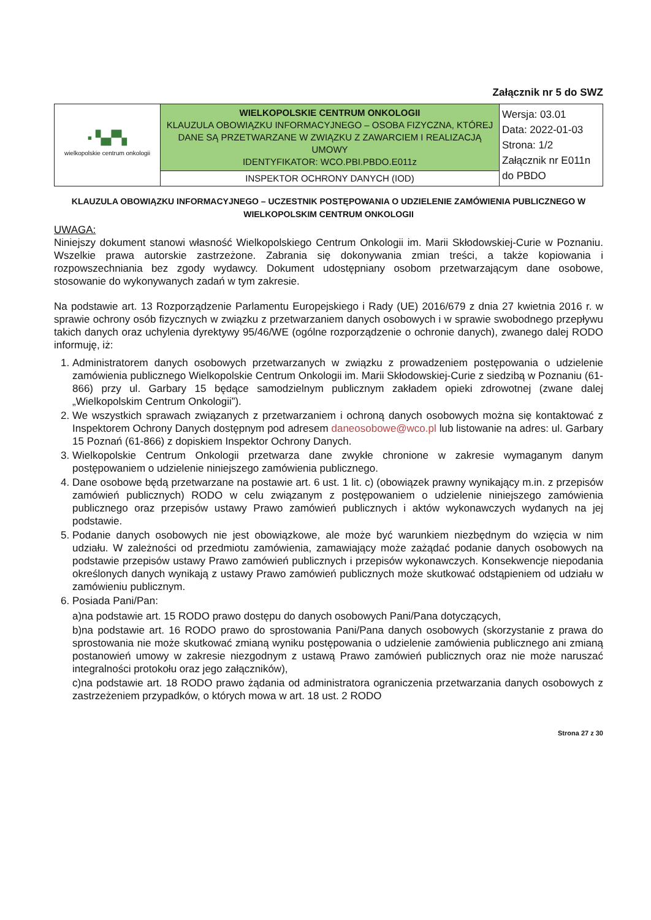Załącznik nr 5 do SWZ
| ▪ ▚▞▚ wielkopolskie centrum onkologii | WIELKOPOLSKIE CENTRUM ONKOLOGII KLAUZULA OBOWIĄZKU INFORMACYJNEGO – OSOBA FIZYCZNA, KTÓREJ DANE SĄ PRZETWARZANE W ZWIĄZKU Z ZAWARCIEM I REALIZACJĄ UMOWY IDENTYFIKATOR: WCO.PBI.PBDO.E011z | Wersja: 03.01 Data: 2022-01-03 Strona: 1/2 Załącznik nr E011n do PBDO |
| | INSPEKTOR OCHRONY DANYCH (IOD) | |
KLAUZULA OBOWIĄZKU INFORMACYJNEGO – UCZESTNIK POSTĘPOWANIA O UDZIELENIE ZAMÓWIENIA PUBLICZNEGO W WIELKOPOLSKIM CENTRUM ONKOLOGII
UWAGA:
Niniejszy dokument stanowi własność Wielkopolskiego Centrum Onkologii im. Marii Skłodowskiej-Curie w Poznaniu. Wszelkie prawa autorskie zastrzeżone. Zabrania się dokonywania zmian treści, a także kopiowania i rozpowszechniania bez zgody wydawcy. Dokument udostępniany osobom przetwarzającym dane osobowe, stosowanie do wykonywanych zadań w tym zakresie.
Na podstawie art. 13 Rozporządzenie Parlamentu Europejskiego i Rady (UE) 2016/679 z dnia 27 kwietnia 2016 r. w sprawie ochrony osób fizycznych w związku z przetwarzaniem danych osobowych i w sprawie swobodnego przepływu takich danych oraz uchylenia dyrektywy 95/46/WE (ogólne rozporządzenie o ochronie danych), zwanego dalej RODO informuję, iż:
1. Administratorem danych osobowych przetwarzanych w związku z prowadzeniem postępowania o udzielenie zamówienia publicznego Wielkopolskie Centrum Onkologii im. Marii Skłodowskiej-Curie z siedzibą w Poznaniu (61-866) przy ul. Garbary 15 będące samodzielnym publicznym zakładem opieki zdrowotnej (zwane dalej „Wielkopolskim Centrum Onkologii”).
2. We wszystkich sprawach związanych z przetwarzaniem i ochroną danych osobowych można się kontaktować z Inspektorem Ochrony Danych dostępnym pod adresem daneosobowe@wco.pl lub listowanie na adres: ul. Garbary 15 Poznań (61-866) z dopiskiem Inspektor Ochrony Danych.
3. Wielkopolskie Centrum Onkologii przetwarza dane zwykłe chronione w zakresie wymaganym danym postępowaniem o udzielenie niniejszego zamówienia publicznego.
4. Dane osobowe będą przetwarzane na postawie art. 6 ust. 1 lit. c) (obowiązek prawny wynikający m.in. z przepisów zamówień publicznych) RODO w celu związanym z postępowaniem o udzielenie niniejszego zamówienia publicznego oraz przepisów ustawy Prawo zamówień publicznych i aktów wykonawczych wydanych na jej podstawie.
5. Podanie danych osobowych nie jest obowiązkowe, ale może być warunkiem niezbędnym do wzięcia w nim udziału. W zależności od przedmiotu zamówienia, zamawiający może zażądać podanie danych osobowych na podstawie przepisów ustawy Prawo zamówień publicznych i przepisów wykonawczych. Konsekwencje niepodania określonych danych wynikają z ustawy Prawo zamówień publicznych może skutkować odstąpieniem od udziału w zamówieniu publicznym.
6. Posiada Pani/Pan:
a)na podstawie art. 15 RODO prawo dostępu do danych osobowych Pani/Pana dotyczących,
b)na podstawie art. 16 RODO prawo do sprostowania Pani/Pana danych osobowych (skorzystanie z prawa do sprostowania nie może skutkować zmianą wyniku postępowania o udzielenie zamówienia publicznego ani zmianą postanowień umowy w zakresie niezgodnym z ustawą Prawo zamówień publicznych oraz nie może naruszać integralności protokołu oraz jego załączników),
c)na podstawie art. 18 RODO prawo żądania od administratora ograniczenia przetwarzania danych osobowych z zastrzeżeniem przypadków, o których mowa w art. 18 ust. 2 RODO
Strona 27 z 30